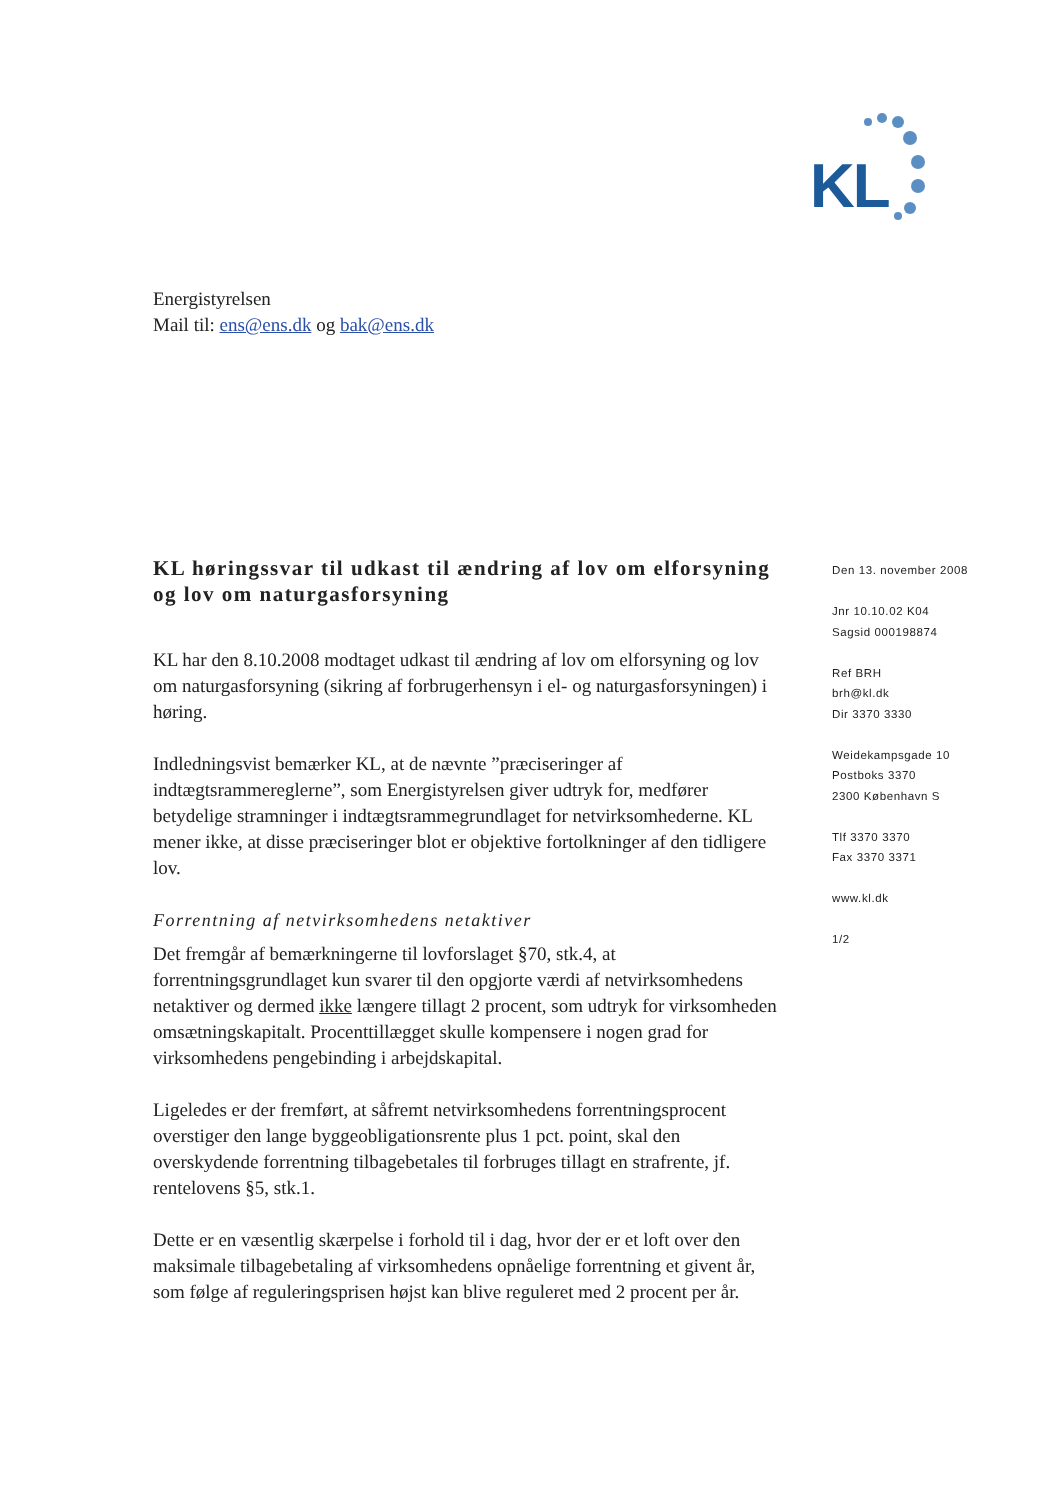KL
Energistyrelsen
Mail til: ens@ens.dk og bak@ens.dk
KL høringssvar til udkast til ændring af lov om elforsyning og lov om naturgasforsyning
KL har den 8.10.2008 modtaget udkast til ændring af lov om elforsyning og lov om naturgasforsyning (sikring af forbrugerhensyn i el- og naturgasforsyningen) i høring.
Indledningsvist bemærker KL, at de nævnte ”præciseringer af indtægtsrammereglerne”, som Energistyrelsen giver udtryk for, medfører betydelige stramninger i indtægtsrammegrundlaget for netvirksomhederne. KL mener ikke, at disse præciseringer blot er objektive fortolkninger af den tidligere lov.
Forrentning af netvirksomhedens netaktiver
Det fremgår af bemærkningerne til lovforslaget §70, stk.4, at forrentningsgrundlaget kun svarer til den opgjorte værdi af netvirksomhedens netaktiver og dermed ikke længere tillagt 2 procent, som udtryk for virksomheden omsætningskapitalt. Procenttillægget skulle kompensere i nogen grad for virksomhedens pengebinding i arbejdskapital.
Ligeledes er der fremført, at såfremt netvirksomhedens forrentningsprocent overstiger den lange byggeobligationsrente plus 1 pct. point, skal den overskydende forrentning tilbagebetales til forbruges tillagt en strafrente, jf. rentelovens §5, stk.1.
Dette er en væsentlig skærpelse i forhold til i dag, hvor der er et loft over den maksimale tilbagebetaling af virksomhedens opnåelige forrentning et givent år, som følge af reguleringsprisen højst kan blive reguleret med 2 procent per år.
Den 13. november 2008
Jnr 10.10.02 K04
Sagsid 000198874
Ref BRH
brh@kl.dk
Dir 3370 3330
Weidekampsgade 10
Postboks 3370
2300 København S
Tlf 3370 3370
Fax 3370 3371
www.kl.dk
1/2